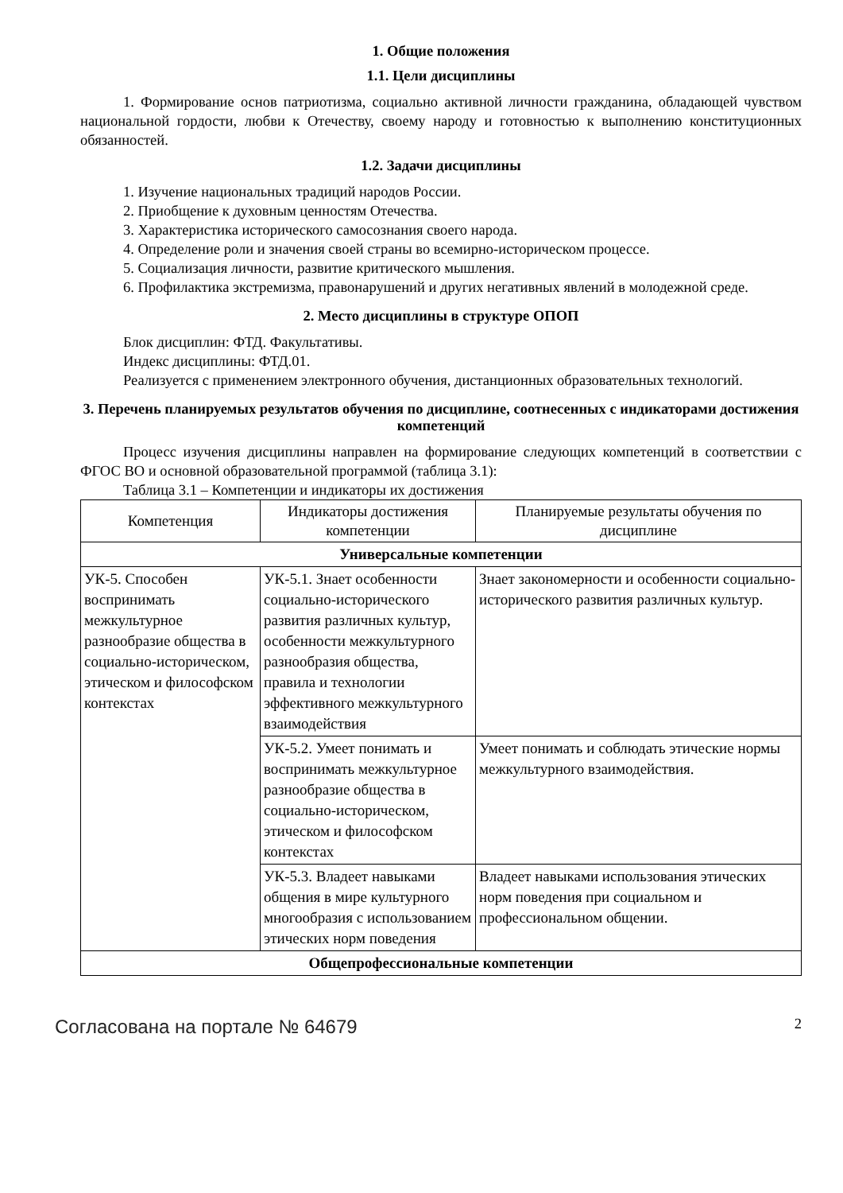1. Общие положения
1.1. Цели дисциплины
1. Формирование основ патриотизма, социально активной личности гражданина, обладающей чувством национальной гордости, любви к Отечеству, своему народу и готовностью к выполнению конституционных обязанностей.
1.2. Задачи дисциплины
1. Изучение национальных традиций народов России.
2. Приобщение к духовным ценностям Отечества.
3. Характеристика исторического самосознания своего народа.
4. Определение роли и значения своей страны во всемирно-историческом процессе.
5. Социализация личности, развитие критического мышления.
6. Профилактика экстремизма, правонарушений и других негативных явлений в молодежной среде.
2. Место дисциплины в структуре ОПОП
Блок дисциплин: ФТД. Факультативы.
Индекс дисциплины: ФТД.01.
Реализуется с применением электронного обучения, дистанционных образовательных технологий.
3. Перечень планируемых результатов обучения по дисциплине, соотнесенных с индикаторами достижения компетенций
Процесс изучения дисциплины направлен на формирование следующих компетенций в соответствии с ФГОС ВО и основной образовательной программой (таблица 3.1):
Таблица 3.1 – Компетенции и индикаторы их достижения
| Компетенция | Индикаторы достижения компетенции | Планируемые результаты обучения по дисциплине |
| --- | --- | --- |
| Универсальные компетенции | | |
| УК-5. Способен воспринимать межкультурное разнообразие общества в социально-историческом, этическом и философском контекстах | УК-5.1. Знает особенности социально-исторического развития различных культур, особенности межкультурного разнообразия общества, правила и технологии эффективного межкультурного взаимодействия | Знает закономерности и особенности социально-исторического развития различных культур. |
| | УК-5.2. Умеет понимать и воспринимать межкультурное разнообразие общества в социально-историческом, этическом и философском контекстах | Умеет понимать и соблюдать этические нормы межкультурного взаимодействия. |
| | УК-5.3. Владеет навыками общения в мире культурного многообразия с использованием этических норм поведения | Владеет навыками использования этических норм поведения при социальном и профессиональном общении. |
| Общепрофессиональные компетенции | | |
Согласована на портале № 64679 2